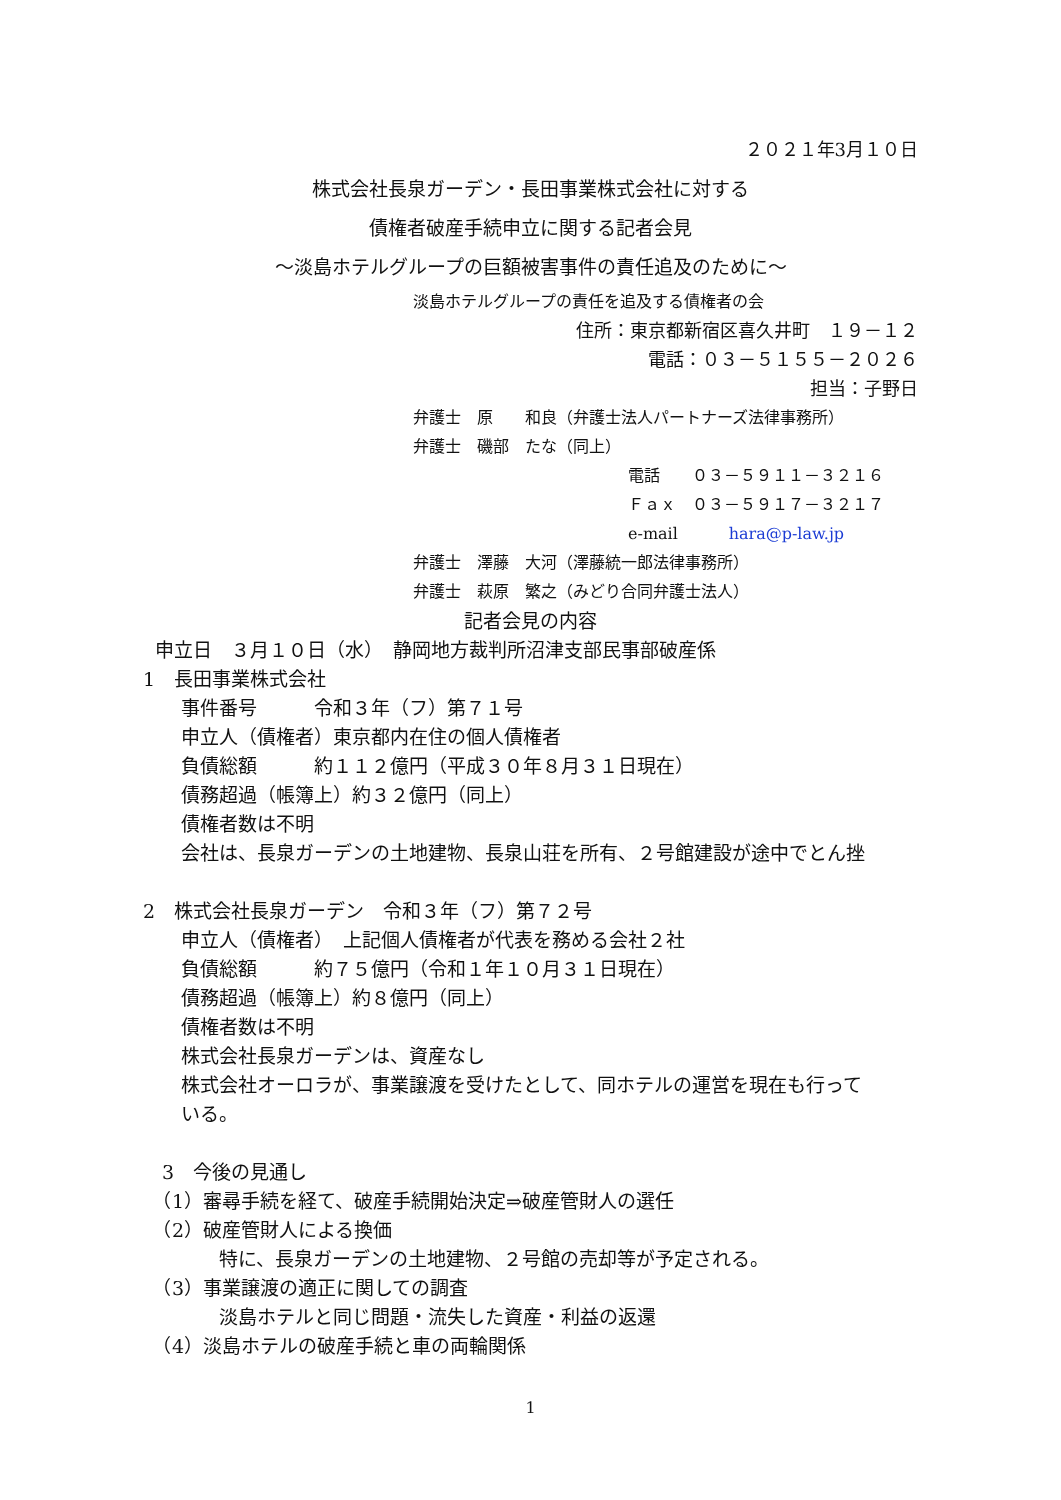２０２１年3月１０日
株式会社長泉ガーデン・長田事業株式会社に対する
債権者破産手続申立に関する記者会見
～淡島ホテルグループの巨額被害事件の責任追及のために～
淡島ホテルグループの責任を追及する債権者の会
住所：東京都新宿区喜久井町　１９－１２
電話：０３－５１５５－２０２６
担当：子野日
弁護士　原　　和良（弁護士法人パートナーズ法律事務所）
弁護士　磯部　たな（同上）
電話　　０３－５９１１－３２１６
Ｆａｘ　０３－５９１７－３２１７
e-mail hara@p-law.jp
弁護士　澤藤　大河（澤藤統一郎法律事務所）
弁護士　萩原　繁之（みどり合同弁護士法人）
記者会見の内容
申立日　３月１０日（水）　静岡地方裁判所沼津支部民事部破産係
1　長田事業株式会社
　　事件番号　　　令和３年（フ）第７１号
　　申立人（債権者）東京都内在住の個人債権者
　　負債総額　　　約１１２億円（平成３０年８月３１日現在）
　　債務超過（帳簿上）約３２億円（同上）
　　債権者数は不明
　　会社は、長泉ガーデンの土地建物、長泉山荘を所有、２号館建設が途中でとん挫
2　株式会社長泉ガーデン　令和３年（フ）第７２号
　　申立人（債権者）　上記個人債権者が代表を務める会社２社
　　負債総額　　　約７５億円（令和１年１０月３１日現在）
　　債務超過（帳簿上）約８億円（同上）
　　債権者数は不明
　　株式会社長泉ガーデンは、資産なし
　　株式会社オーロラが、事業譲渡を受けたとして、同ホテルの運営を現在も行って
　　いる。
　3　今後の見通し
　（1）審尋手続を経て、破産手続開始決定⇒破産管財人の選任
　（2）破産管財人による換価
　　　　特に、長泉ガーデンの土地建物、２号館の売却等が予定される。
　（3）事業譲渡の適正に関しての調査
　　　　淡島ホテルと同じ問題・流失した資産・利益の返還
　（4）淡島ホテルの破産手続と車の両輪関係
1